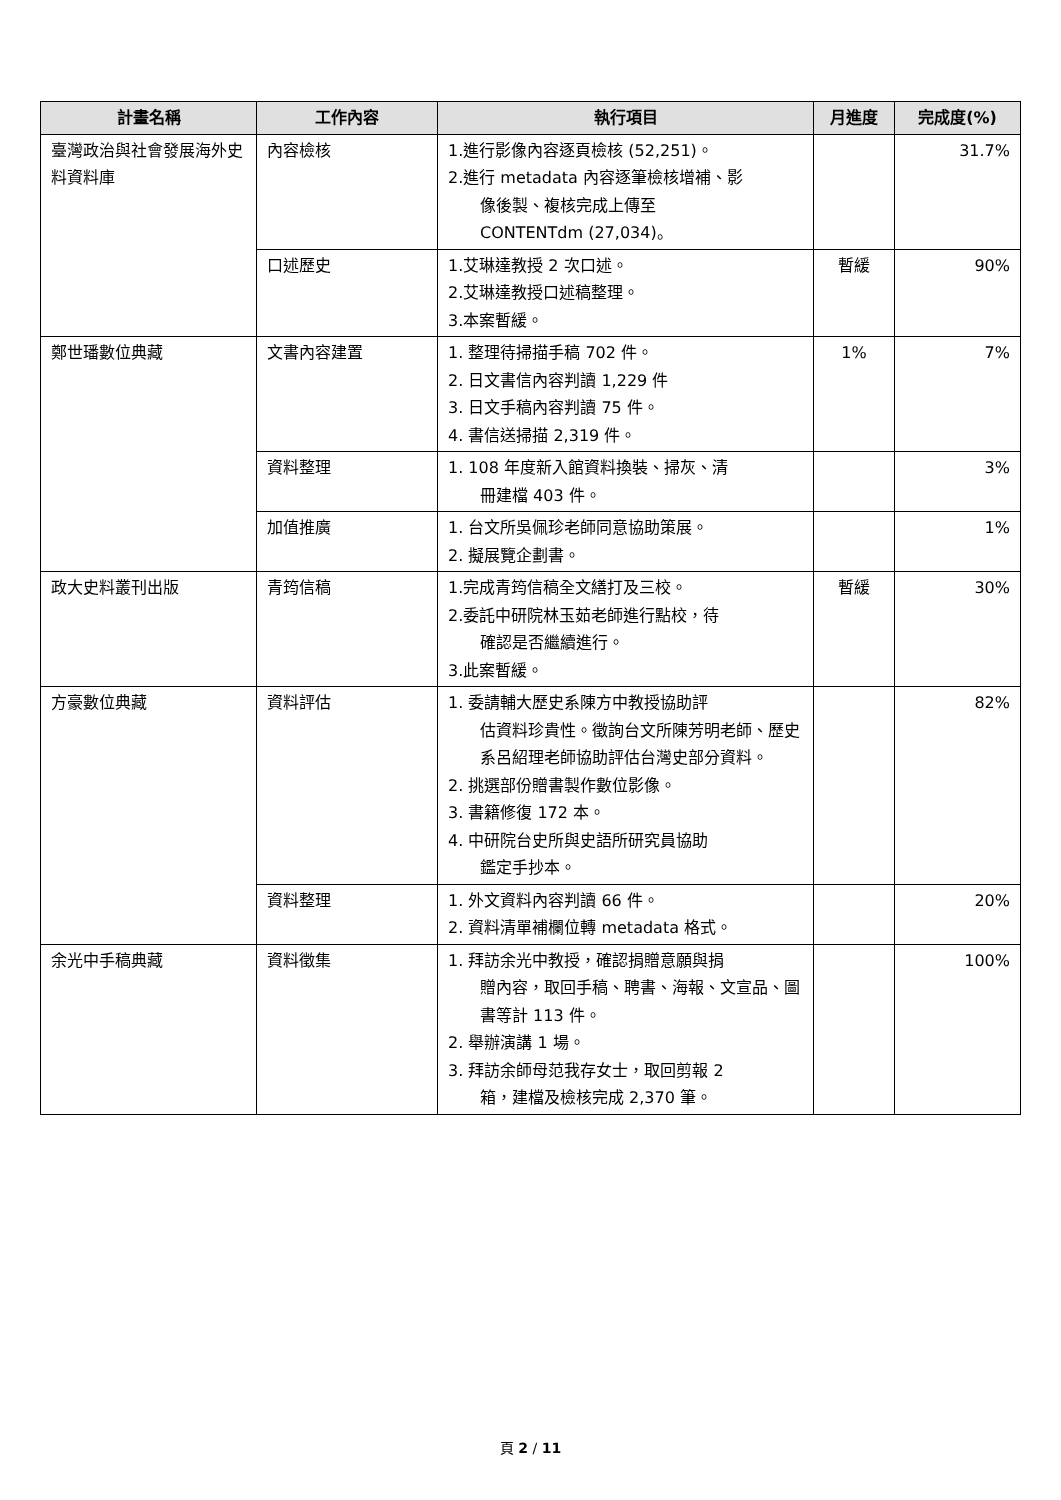| 計畫名稱 | 工作內容 | 執行項目 | 月進度 | 完成度(%) |
| --- | --- | --- | --- | --- |
| 臺灣政治與社會發展海外史料資料庫 | 內容檢核 | 1.進行影像內容逐頁檢核 (52,251)。 2.進行 metadata 內容逐筆檢核增補、影 像後製、複核完成上傳至 CONTENTdm (27,034)。 | | 31.7% |
| | 口述歷史 | 1.艾琳達教授 2 次口述。 2.艾琳達教授口述稿整理。 3.本案暫緩。 | 暫緩 | 90% |
| 鄭世璠數位典藏 | 文書內容建置 | 1. 整理待掃描手稿 702 件。 2. 日文書信內容判讀 1,229 件 3. 日文手稿內容判讀 75 件。 4. 書信送掃描 2,319 件。 | 1% | 7% |
| | 資料整理 | 1. 108 年度新入館資料換裝、掃灰、清 冊建檔 403 件。 | | 3% |
| | 加值推廣 | 1. 台文所吳佩珍老師同意協助策展。 2. 擬展覽企劃書。 | | 1% |
| 政大史料叢刊出版 | 青筠信稿 | 1.完成青筠信稿全文繕打及三校。 2.委託中研院林玉茹老師進行點校，待 確認是否繼續進行。 3.此案暫緩。 | 暫緩 | 30% |
| 方豪數位典藏 | 資料評估 | 1. 委請輔大歷史系陳方中教授協助評 估資料珍貴性。徵詢台文所陳芳明老師、歷史系呂紹理老師協助評估台灣史部分資料。 2. 挑選部份贈書製作數位影像。 3. 書籍修復 172 本。 4. 中研院台史所與史語所研究員協助 鑑定手抄本。 | | 82% |
| | 資料整理 | 1. 外文資料內容判讀 66 件。 2. 資料清單補欄位轉 metadata 格式。 | | 20% |
| 余光中手稿典藏 | 資料徵集 | 1. 拜訪余光中教授，確認捐贈意願與捐 贈內容，取回手稿、聘書、海報、文宣品、圖書等計 113 件。 2. 舉辦演講 1 場。 3. 拜訪余師母范我存女士，取回剪報 2 箱，建檔及檢核完成 2,370 筆。 | | 100% |
頁 2 / 11